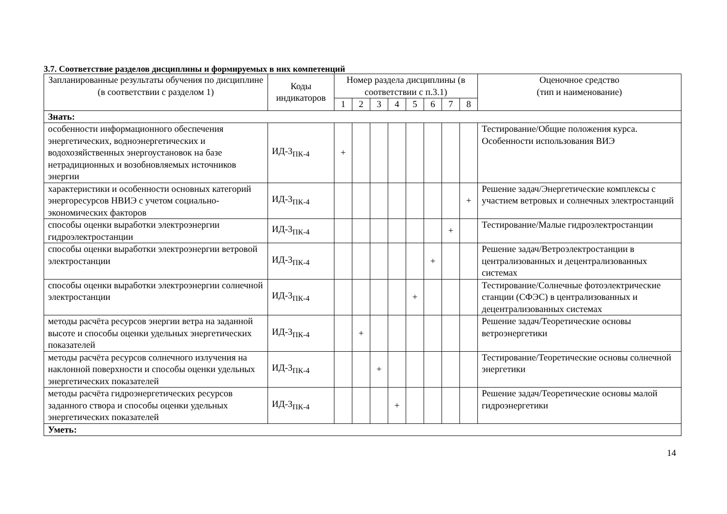3.7. Соответствие разделов дисциплины и формируемых в них компетенций
| Запланированные результаты обучения по дисциплине (в соответствии с разделом 1) | Коды индикаторов | Номер раздела дисциплины (в соответствии с п.3.1) | | | | | | | | Оценочное средство (тип и наименование) |
| --- | --- | --- | --- | --- | --- | --- | --- | --- | --- | --- |
| | | 1 | 2 | 3 | 4 | 5 | 6 | 7 | 8 | |
| Знать: | | | | | | | | | | |
| особенности информационного обеспечения энергетических, водноэнергетических и водохозяйственных энергоустановок на базе нетрадиционных и возобновляемых источников энергии | ИД-3<sub>ПК-4</sub> | + | | | | | | | | Тестирование/Общие положения курса. Особенности использования ВИЭ |
| характеристики и особенности основных категорий энергоресурсов НВИЭ с учетом социально-экономических факторов | ИД-3<sub>ПК-4</sub> | | | | | | | | + | Решение задач/Энергетические комплексы с участием ветровых и солнечных электростанций |
| способы оценки выработки электроэнергии гидроэлектростанции | ИД-3<sub>ПК-4</sub> | | | | | | | + | | Тестирование/Малые гидроэлектростанции |
| способы оценки выработки электроэнергии ветровой электростанции | ИД-3<sub>ПК-4</sub> | | | | | | + | | | Решение задач/Ветроэлектростанции в централизованных и децентрализованных системах |
| способы оценки выработки электроэнергии солнечной электростанции | ИД-3<sub>ПК-4</sub> | | | | | + | | | | Тестирование/Солнечные фотоэлектрические станции (СФЭС) в централизованных и децентрализованных системах |
| методы расчёта ресурсов энергии ветра на заданной высоте и способы оценки удельных энергетических показателей | ИД-3<sub>ПК-4</sub> | | + | | | | | | | Решение задач/Теоретические основы ветроэнергетики |
| методы расчёта ресурсов солнечного излучения на наклонной поверхности и способы оценки удельных энергетических показателей | ИД-3<sub>ПК-4</sub> | | | + | | | | | | Тестирование/Теоретические основы солнечной энергетики |
| методы расчёта гидроэнергетических ресурсов заданного створа и способы оценки удельных энергетических показателей | ИД-3<sub>ПК-4</sub> | | | | + | | | | | Решение задач/Теоретические основы малой гидроэнергетики |
| Уметь: | | | | | | | | | | |
14